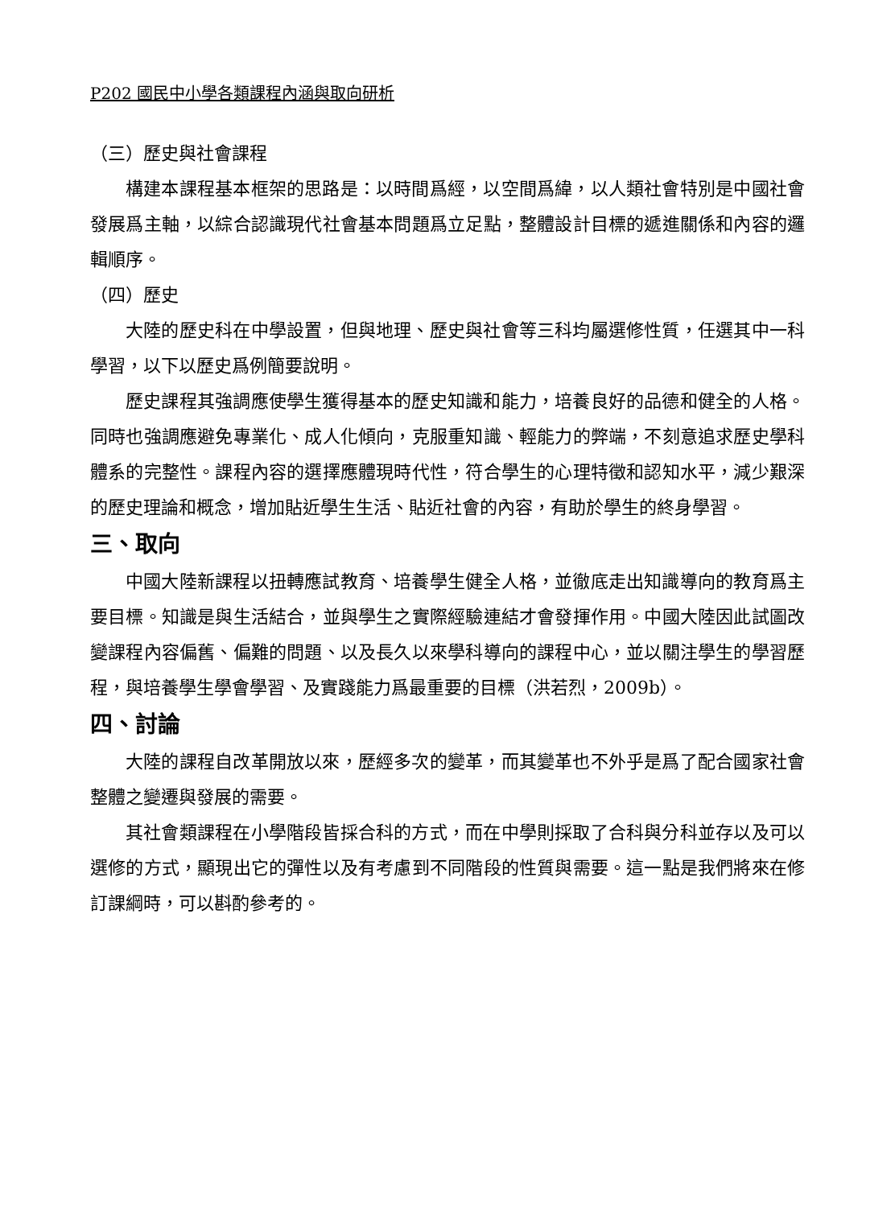P202 國民中小學各類課程內涵與取向研析
（三）歷史與社會課程
構建本課程基本框架的思路是：以時間爲經，以空間爲緯，以人類社會特別是中國社會發展爲主軸，以綜合認識現代社會基本問題爲立足點，整體設計目標的遞進關係和內容的邏輯順序。
（四）歷史
大陸的歷史科在中學設置，但與地理、歷史與社會等三科均屬選修性質，任選其中一科學習，以下以歷史爲例簡要說明。
歷史課程其強調應使學生獲得基本的歷史知識和能力，培養良好的品德和健全的人格。同時也強調應避免專業化、成人化傾向，克服重知識、輕能力的弊端，不刻意追求歷史學科體系的完整性。課程內容的選擇應體現時代性，符合學生的心理特徵和認知水平，減少艱深的歷史理論和概念，增加貼近學生生活、貼近社會的內容，有助於學生的終身學習。
三、取向
中國大陸新課程以扭轉應試教育、培養學生健全人格，並徹底走出知識導向的教育爲主要目標。知識是與生活結合，並與學生之實際經驗連結才會發揮作用。中國大陸因此試圖改變課程內容偏舊、偏難的問題、以及長久以來學科導向的課程中心，並以關注學生的學習歷程，與培養學生學會學習、及實踐能力爲最重要的目標（洪若烈，2009b）。
四、討論
大陸的課程自改革開放以來，歷經多次的變革，而其變革也不外乎是爲了配合國家社會整體之變遷與發展的需要。
其社會類課程在小學階段皆採合科的方式，而在中學則採取了合科與分科並存以及可以選修的方式，顯現出它的彈性以及有考慮到不同階段的性質與需要。這一點是我們將來在修訂課綱時，可以斟酌參考的。